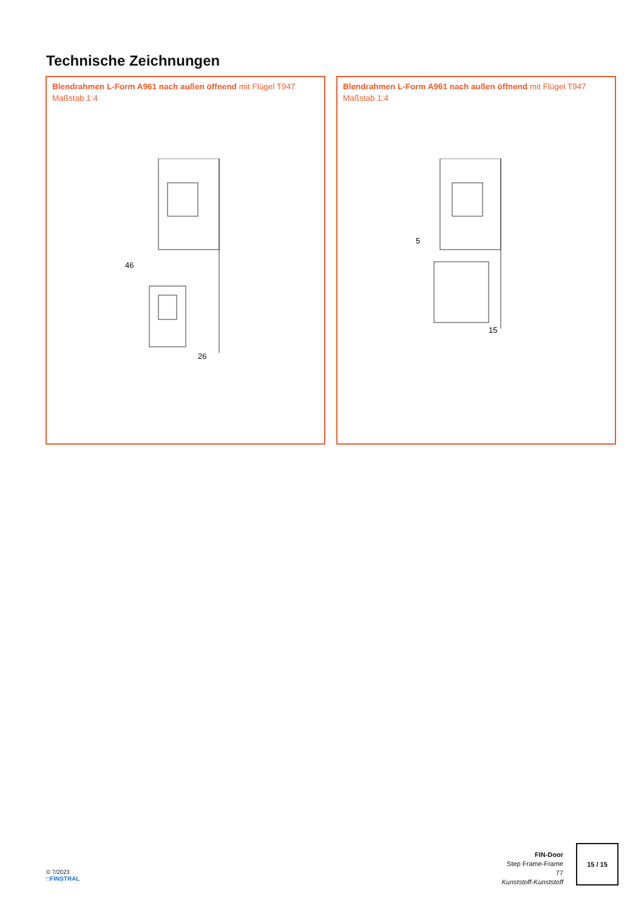Technische Zeichnungen
Blendrahmen L-Form A961 nach außen öffnend mit Flügel T947
Maßstab 1:4
26
46
Blendrahmen L-Form A961 nach außen öffnend mit Flügel T947
Maßstab 1:4
15
5
© 7/2023
□FINSTRAL
FIN-Door
Step Frame-Frame
77
Kunststoff-Kunststoff
15 / 15